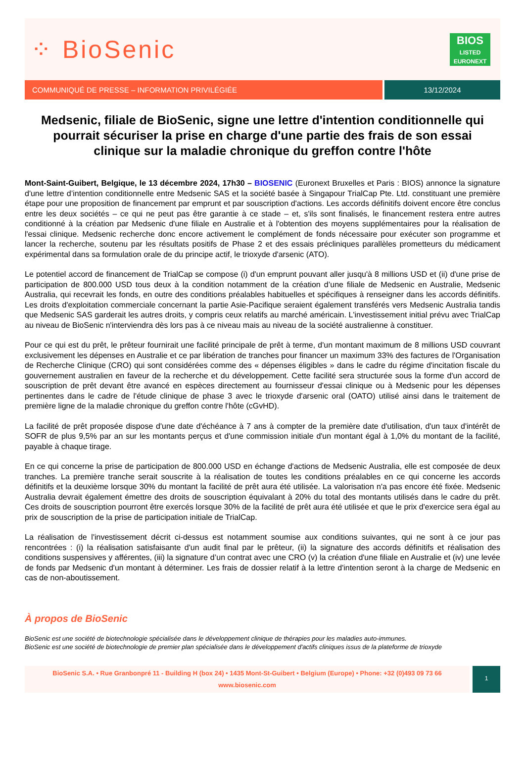⁘ BioSenic
BIOS
LISTED
EURONEXT
COMMUNIQUÉ DE PRESSE – INFORMATION PRIVILÉGIÉE
13/12/2024
Medsenic, filiale de BioSenic, signe une lettre d'intention conditionnelle qui pourrait sécuriser la prise en charge d'une partie des frais de son essai clinique sur la maladie chronique du greffon contre l'hôte
Mont-Saint-Guibert, Belgique, le 13 décembre 2024, 17h30 – BIOSENIC (Euronext Bruxelles et Paris : BIOS) annonce la signature d'une lettre d’intention conditionnelle entre Medsenic SAS et la société basée à Singapour TrialCap Pte. Ltd. constituant une première étape pour une proposition de financement par emprunt et par souscription d'actions. Les accords définitifs doivent encore être conclus entre les deux sociétés – ce qui ne peut pas être garantie à ce stade – et, s'ils sont finalisés, le financement restera entre autres conditionné à la création par Medsenic d'une filiale en Australie et à l'obtention des moyens supplémentaires pour la réalisation de l'essai clinique. Medsenic recherche donc encore activement le complément de fonds nécessaire pour exécuter son programme et lancer la recherche, soutenu par les résultats positifs de Phase 2 et des essais précliniques parallèles prometteurs du médicament expérimental dans sa formulation orale de du principe actif, le trioxyde d'arsenic (ATO).
Le potentiel accord de financement de TrialCap se compose (i) d'un emprunt pouvant aller jusqu'à 8 millions USD et (ii) d'une prise de participation de 800.000 USD tous deux à la condition notamment de la création d’une filiale de Medsenic en Australie, Medsenic Australia, qui recevrait les fonds, en outre des conditions préalables habituelles et spécifiques à renseigner dans les accords définitifs. Les droits d'exploitation commerciale concernant la partie Asie-Pacifique seraient également transférés vers Medsenic Australia tandis que Medsenic SAS garderait les autres droits, y compris ceux relatifs au marché américain. L'investissement initial prévu avec TrialCap au niveau de BioSenic n'interviendra dès lors pas à ce niveau mais au niveau de la société australienne à constituer.
Pour ce qui est du prêt, le prêteur fournirait une facilité principale de prêt à terme, d'un montant maximum de 8 millions USD couvrant exclusivement les dépenses en Australie et ce par libération de tranches pour financer un maximum 33% des factures de l'Organisation de Recherche Clinique (CRO) qui sont considérées comme des « dépenses éligibles » dans le cadre du régime d'incitation fiscale du gouvernement australien en faveur de la recherche et du développement. Cette facilité sera structurée sous la forme d'un accord de souscription de prêt devant être avancé en espèces directement au fournisseur d'essai clinique ou à Medsenic pour les dépenses pertinentes dans le cadre de l'étude clinique de phase 3 avec le trioxyde d'arsenic oral (OATO) utilisé ainsi dans le traitement de première ligne de la maladie chronique du greffon contre l'hôte (cGvHD).
La facilité de prêt proposée dispose d'une date d'échéance à 7 ans à compter de la première date d'utilisation, d'un taux d'intérêt de SOFR de plus 9,5% par an sur les montants perçus et d'une commission initiale d'un montant égal à 1,0% du montant de la facilité, payable à chaque tirage.
En ce qui concerne la prise de participation de 800.000 USD en échange d'actions de Medsenic Australia, elle est composée de deux tranches. La première tranche serait souscrite à la réalisation de toutes les conditions préalables en ce qui concerne les accords définitifs et la deuxième lorsque 30% du montant la facilité de prêt aura été utilisée. La valorisation n'a pas encore été fixée. Medsenic Australia devrait également émettre des droits de souscription équivalant à 20% du total des montants utilisés dans le cadre du prêt. Ces droits de souscription pourront être exercés lorsque 30% de la facilité de prêt aura été utilisée et que le prix d'exercice sera égal au prix de souscription de la prise de participation initiale de TrialCap.
La réalisation de l'investissement décrit ci-dessus est notamment soumise aux conditions suivantes, qui ne sont à ce jour pas rencontrées : (i) la réalisation satisfaisante d'un audit final par le prêteur, (ii) la signature des accords définitifs et réalisation des conditions suspensives y afférentes, (iii) la signature d’un contrat avec une CRO (v) la création d'une filiale en Australie et (iv) une levée de fonds par Medsenic d'un montant à déterminer. Les frais de dossier relatif à la lettre d'intention seront à la charge de Medsenic en cas de non-aboutissement.
À propos de BioSenic
BioSenic est une société de biotechnologie spécialisée dans le développement clinique de thérapies pour les maladies auto-immunes.
BioSenic est une société de biotechnologie de premier plan spécialisée dans le développement d'actifs cliniques issus de la plateforme de trioxyde
BioSenic S.A. • Rue Granbonpré 11 - Building H (box 24) • 1435 Mont-St-Guibert • Belgium (Europe) • Phone: +32 (0)493 09 73 66
www.biosenic.com
1